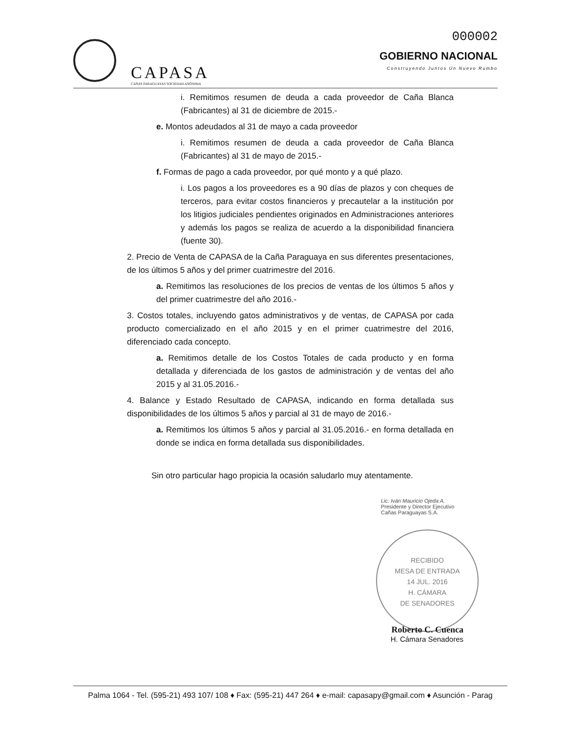CAPASA
CAÑAS PARAGUAYAS SOCIEDAD ANÓNIMA
000002
GOBIERNO NACIONAL
Construyendo Juntos Un Nuevo Rumbo
i. Remitimos resumen de deuda a cada proveedor de Caña Blanca (Fabricantes) al 31 de diciembre de 2015.-
e. Montos adeudados al 31 de mayo a cada proveedor
i. Remitimos resumen de deuda a cada proveedor de Caña Blanca (Fabricantes) al 31 de mayo de 2015.-
f. Formas de pago a cada proveedor, por qué monto y a qué plazo.
i. Los pagos a los proveedores es a 90 días de plazos y con cheques de terceros, para evitar costos financieros y precautelar a la institución por los litigios judiciales pendientes originados en Administraciones anteriores y además los pagos se realiza de acuerdo a la disponibilidad financiera (fuente 30).
2. Precio de Venta de CAPASA de la Caña Paraguaya en sus diferentes presentaciones, de los últimos 5 años y del primer cuatrimestre del 2016.
a. Remitimos las resoluciones de los precios de ventas de los últimos 5 años y del primer cuatrimestre del año 2016.-
3. Costos totales, incluyendo gatos administrativos y de ventas, de CAPASA por cada producto comercializado en el año 2015 y en el primer cuatrimestre del 2016, diferenciado cada concepto.
a. Remitimos detalle de los Costos Totales de cada producto y en forma detallada y diferenciada de los gastos de administración y de ventas del año 2015 y al 31.05.2016.-
4. Balance y Estado Resultado de CAPASA, indicando en forma detallada sus disponibilidades de los últimos 5 años y parcial al 31 de mayo de 2016.-
a. Remitimos los últimos 5 años y parcial al 31.05.2016.- en forma detallada en donde se indica en forma detallada sus disponibilidades.
Sin otro particular hago propicia la ocasión saludarlo muy atentamente.
Lic. Iván Mauricio Ojeda A.
Presidente y Director Ejecutivo
Cañas Paraguayas S.A.
RECIBIDO
MESA DE ENTRADA
14 JUL. 2016
H. CÁMARA
DE SENADORES
Roberto C. Cuenca
H. Cámara Senadores
Palma 1064 - Tel. (595-21) 493 107/ 108 ♦ Fax: (595-21) 447 264 ♦ e-mail: capasapy@gmail.com ♦ Asunción - Parag